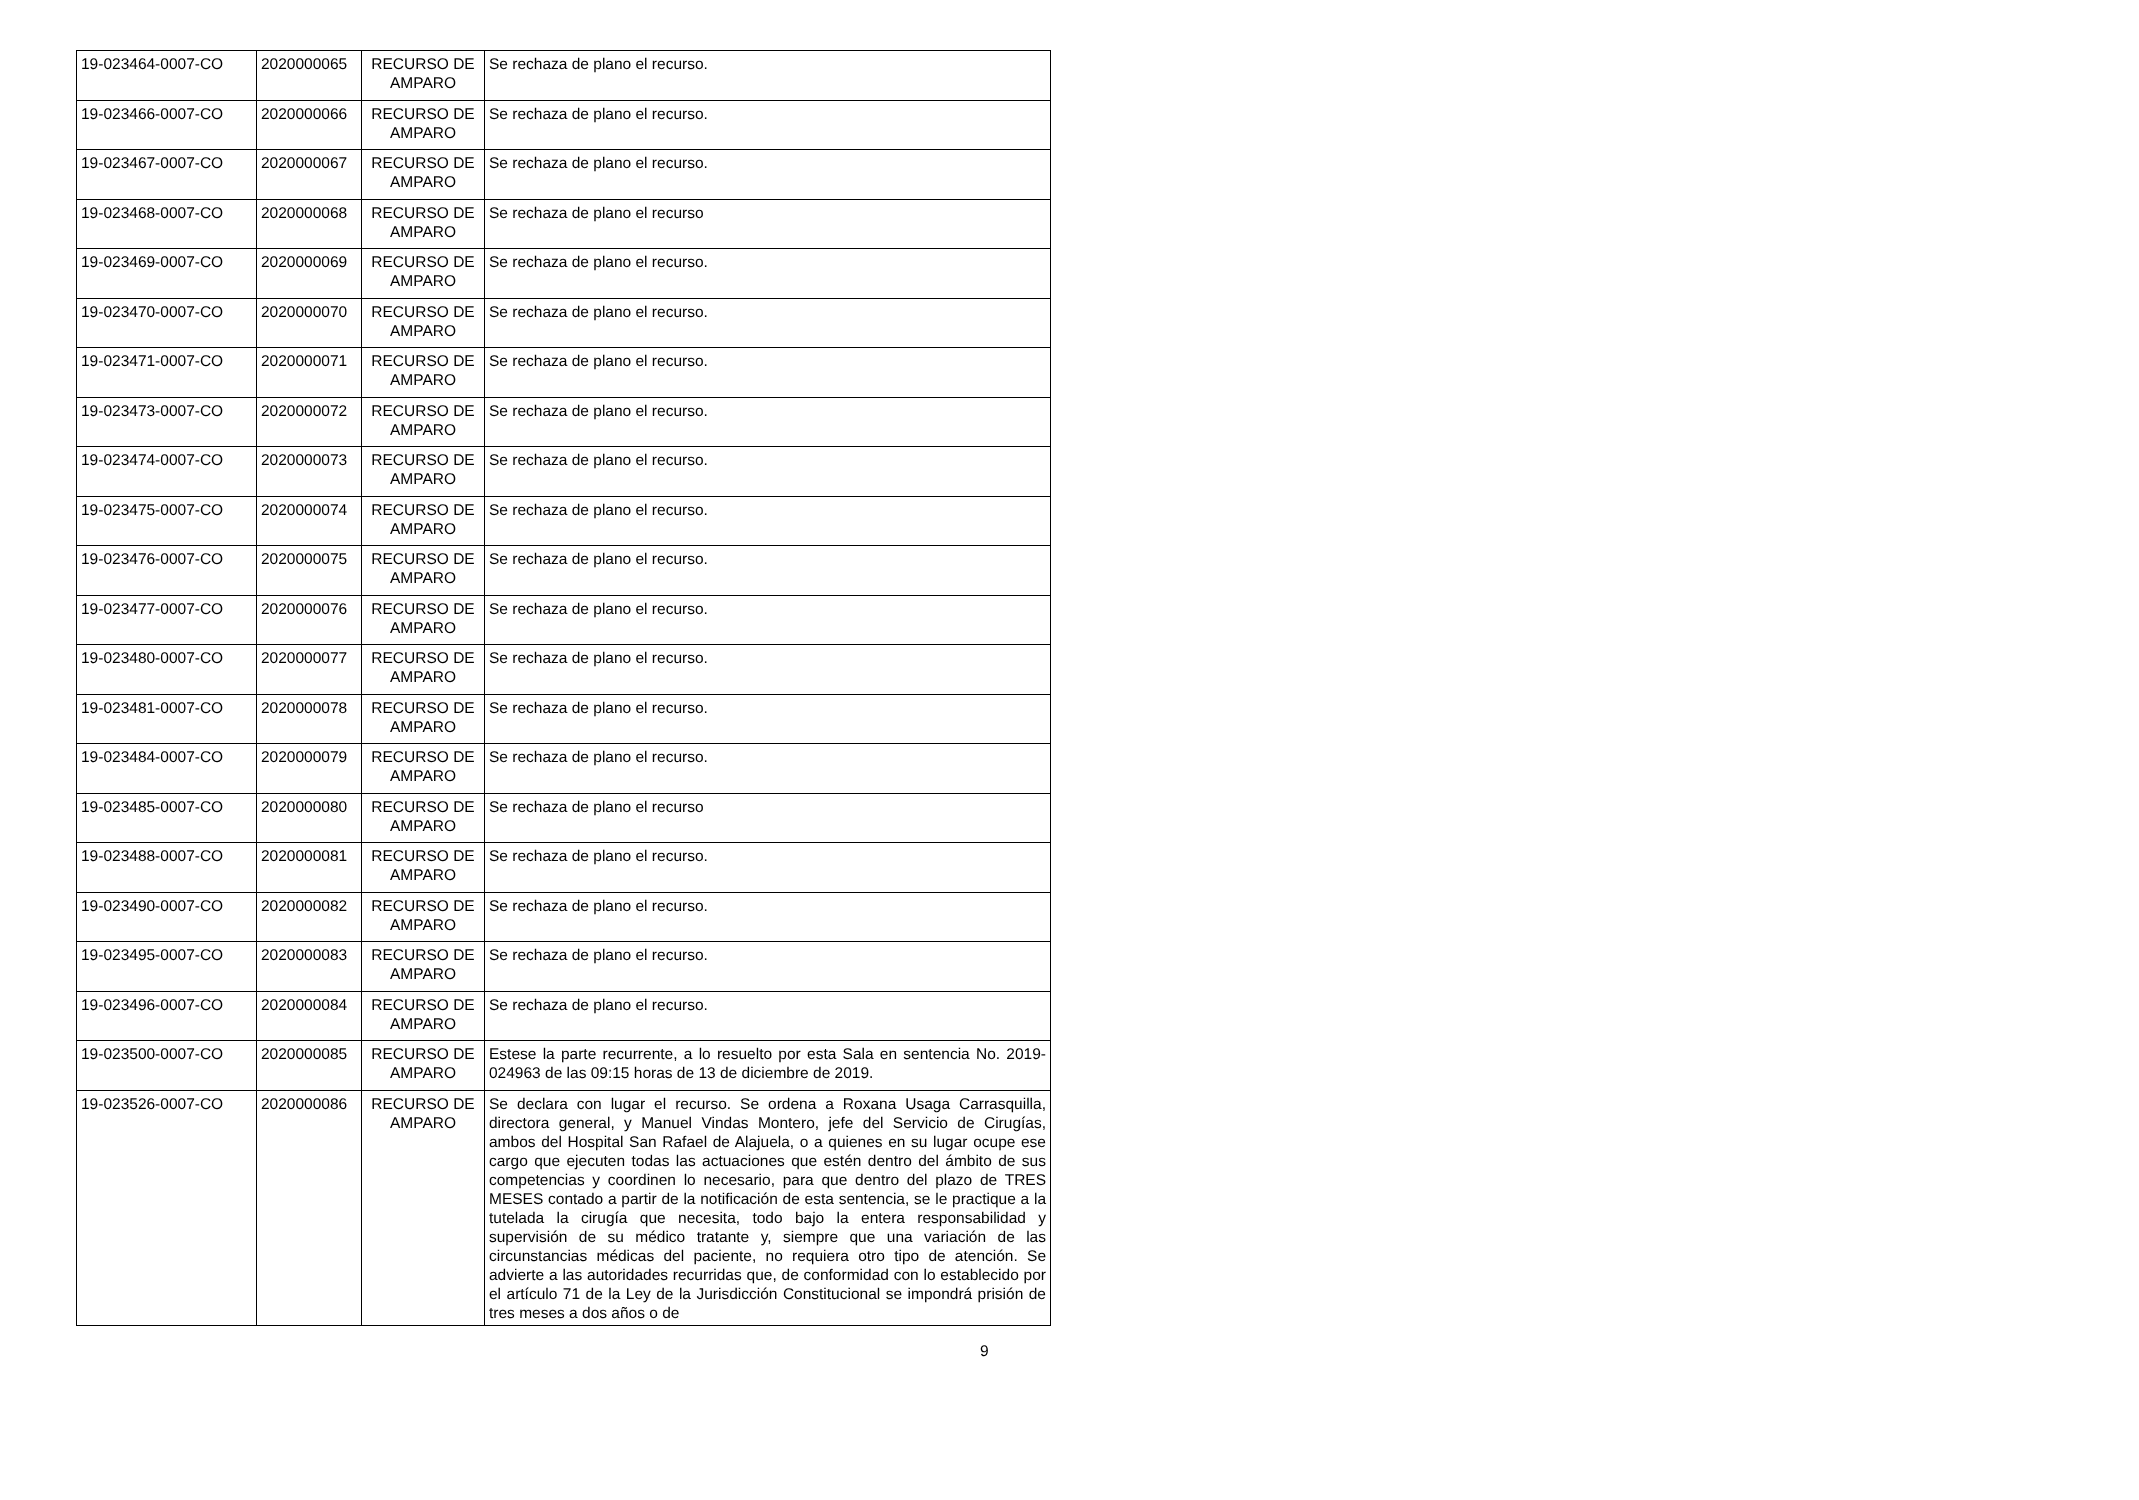| 19-023464-0007-CO | 2020000065 | RECURSO DE AMPARO | Se rechaza de plano el recurso. |
| 19-023466-0007-CO | 2020000066 | RECURSO DE AMPARO | Se rechaza de plano el recurso. |
| 19-023467-0007-CO | 2020000067 | RECURSO DE AMPARO | Se rechaza de plano el recurso. |
| 19-023468-0007-CO | 2020000068 | RECURSO DE AMPARO | Se rechaza de plano el recurso |
| 19-023469-0007-CO | 2020000069 | RECURSO DE AMPARO | Se rechaza de plano el recurso. |
| 19-023470-0007-CO | 2020000070 | RECURSO DE AMPARO | Se rechaza de plano el recurso. |
| 19-023471-0007-CO | 2020000071 | RECURSO DE AMPARO | Se rechaza de plano el recurso. |
| 19-023473-0007-CO | 2020000072 | RECURSO DE AMPARO | Se rechaza de plano el recurso. |
| 19-023474-0007-CO | 2020000073 | RECURSO DE AMPARO | Se rechaza de plano el recurso. |
| 19-023475-0007-CO | 2020000074 | RECURSO DE AMPARO | Se rechaza de plano el recurso. |
| 19-023476-0007-CO | 2020000075 | RECURSO DE AMPARO | Se rechaza de plano el recurso. |
| 19-023477-0007-CO | 2020000076 | RECURSO DE AMPARO | Se rechaza de plano el recurso. |
| 19-023480-0007-CO | 2020000077 | RECURSO DE AMPARO | Se rechaza de plano el recurso. |
| 19-023481-0007-CO | 2020000078 | RECURSO DE AMPARO | Se rechaza de plano el recurso. |
| 19-023484-0007-CO | 2020000079 | RECURSO DE AMPARO | Se rechaza de plano el recurso. |
| 19-023485-0007-CO | 2020000080 | RECURSO DE AMPARO | Se rechaza de plano el recurso |
| 19-023488-0007-CO | 2020000081 | RECURSO DE AMPARO | Se rechaza de plano el recurso. |
| 19-023490-0007-CO | 2020000082 | RECURSO DE AMPARO | Se rechaza de plano el recurso. |
| 19-023495-0007-CO | 2020000083 | RECURSO DE AMPARO | Se rechaza de plano el recurso. |
| 19-023496-0007-CO | 2020000084 | RECURSO DE AMPARO | Se rechaza de plano el recurso. |
| 19-023500-0007-CO | 2020000085 | RECURSO DE AMPARO | Estese la parte recurrente, a lo resuelto por esta Sala en sentencia No. 2019-024963 de las 09:15 horas de 13 de diciembre de 2019. |
| 19-023526-0007-CO | 2020000086 | RECURSO DE AMPARO | Se declara con lugar el recurso. Se ordena a Roxana Usaga Carrasquilla, directora general, y Manuel Vindas Montero, jefe del Servicio de Cirugías, ambos del Hospital San Rafael de Alajuela, o a quienes en su lugar ocupe ese cargo que ejecuten todas las actuaciones que estén dentro del ámbito de sus competencias y coordinen lo necesario, para que dentro del plazo de TRES MESES contado a partir de la notificación de esta sentencia, se le practique a la tutelada la cirugía que necesita, todo bajo la entera responsabilidad y supervisión de su médico tratante y, siempre que una variación de las circunstancias médicas del paciente, no requiera otro tipo de atención. Se advierte a las autoridades recurridas que, de conformidad con lo establecido por el artículo 71 de la Ley de la Jurisdicción Constitucional se impondrá prisión de tres meses a dos años o de |
9